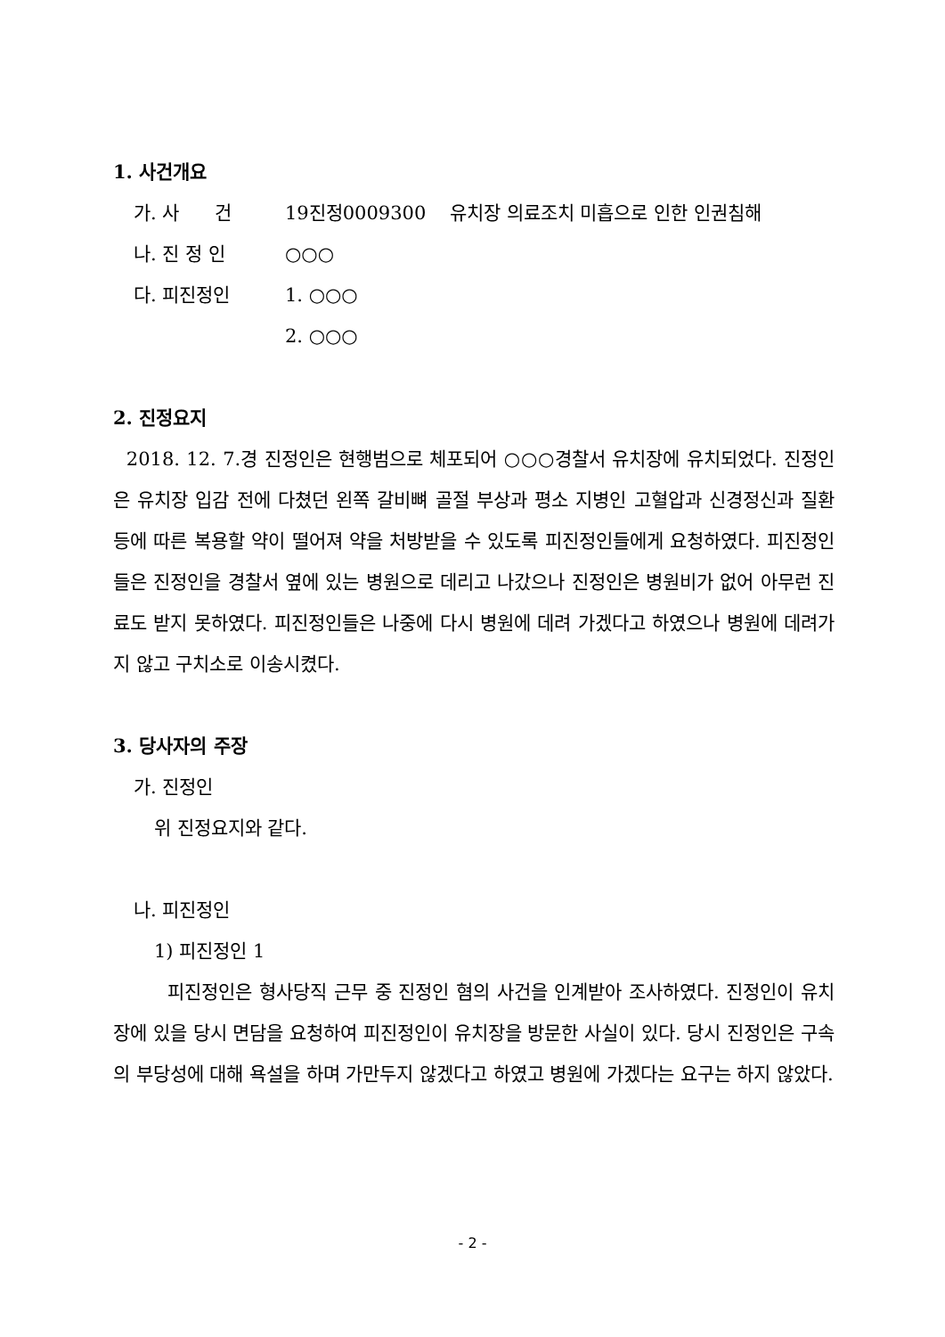1. 사건개요
| 가. 사 건 | 19진정0009300 유치장 의료조치 미흡으로 인한 인권침해 |
| 나. 진 정 인 | ○○○ |
| 다. 피진정인 | 1. ○○○ |
| | 2. ○○○ |
2. 진정요지
2018. 12. 7.경 진정인은 현행범으로 체포되어 ○○○경찰서 유치장에 유치되었다. 진정인은 유치장 입감 전에 다쳤던 왼쪽 갈비뼈 골절 부상과 평소 지병인 고혈압과 신경정신과 질환 등에 따른 복용할 약이 떨어져 약을 처방받을 수 있도록 피진정인들에게 요청하였다. 피진정인들은 진정인을 경찰서 옆에 있는 병원으로 데리고 나갔으나 진정인은 병원비가 없어 아무런 진료도 받지 못하였다. 피진정인들은 나중에 다시 병원에 데려 가겠다고 하였으나 병원에 데려가지 않고 구치소로 이송시켰다.
3. 당사자의 주장
가. 진정인
위 진정요지와 같다.
나. 피진정인
1) 피진정인 1
피진정인은 형사당직 근무 중 진정인 혐의 사건을 인계받아 조사하였다. 진정인이 유치장에 있을 당시 면담을 요청하여 피진정인이 유치장을 방문한 사실이 있다. 당시 진정인은 구속의 부당성에 대해 욕설을 하며 가만두지 않겠다고 하였고 병원에 가겠다는 요구는 하지 않았다.
- 2 -